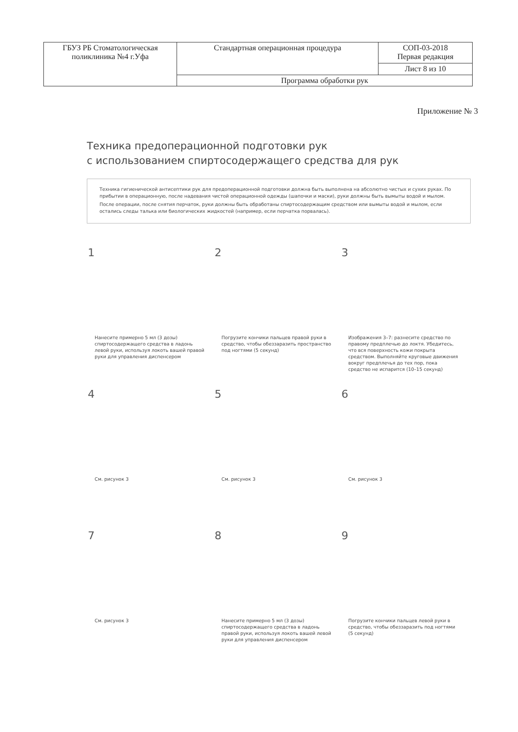| ГБУЗ РБ Стоматологическая поликлиника №4 г.Уфа | Стандартная операционная процедура | СОП-03-2018 Первая редакция |
| | | Лист 8 из 10 |
| | Программа обработки рук | |
Приложение № 3
Техника предоперационной подготовки рук
с использованием спиртосодержащего средства для рук
Техника гигиенической антисептики рук для предоперационной подготовки должна быть выполнена на абсолютно чистых и сухих руках. По прибытии в операционную, после надевания чистой операционной одежды (шапочки и маски), руки должны быть вымыты водой и мылом.
После операции, после снятия перчаток, руки должны быть обработаны спиртосодержащим средством или вымыты водой и мылом, если остались следы талька или биологических жидкостей (например, если перчатка порвалась).
1
Нанесите примерно 5 мл (3 дозы) спиртосодержащего средства в ладонь левой руки, используя локоть вашей правой руки для управления диспенсером
2
Погрузите кончики пальцев правой руки в средство, чтобы обеззаразить пространство под ногтями (5 секунд)
3
Изображения 3–7: разнесите средство по правому предплечью до локтя. Убедитесь, что вся поверхность кожи покрыта средством. Выполняйте круговые движения вокруг предплечья до тех пор, пока средство не испарится (10–15 секунд)
4
См. рисунок 3
5
См. рисунок 3
6
См. рисунок 3
7
См. рисунок 3
8
Нанесите примерно 5 мл (3 дозы) спиртосодержащего средства в ладонь правой руки, используя локоть вашей левой руки для управления диспенсером
9
Погрузите кончики пальцев левой руки в средство, чтобы обеззаразить под ногтями (5 секунд)